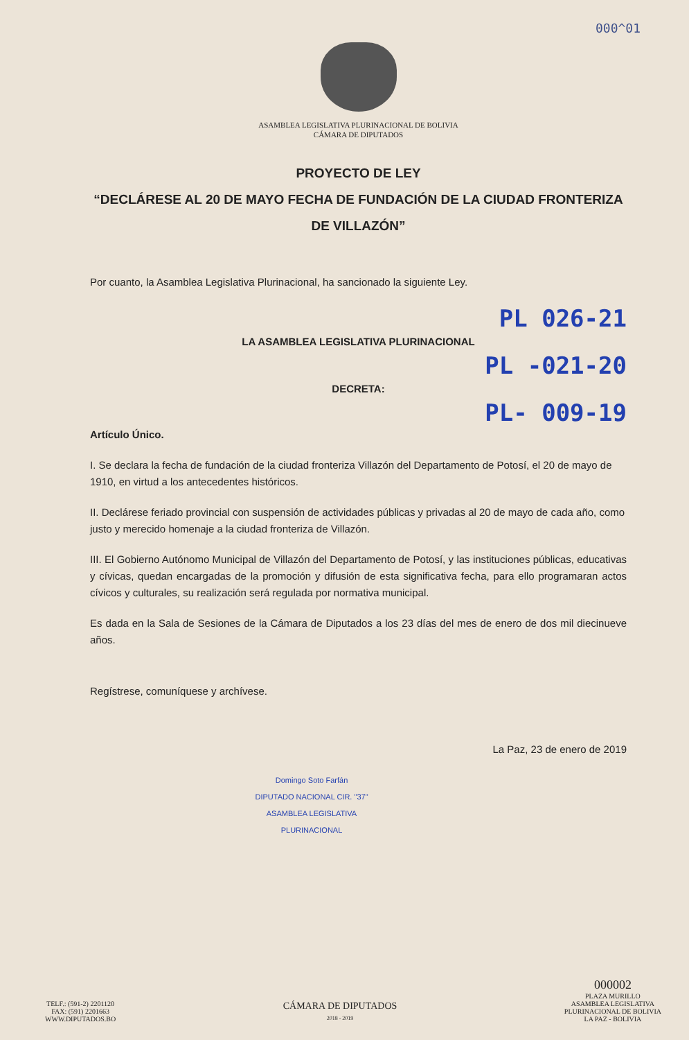000^01
ASAMBLEA LEGISLATIVA PLURINACIONAL DE BOLIVIA
CÁMARA DE DIPUTADOS
PROYECTO DE LEY
“DECLÁRESE AL 20 DE MAYO FECHA DE FUNDACIÓN DE LA CIUDAD FRONTERIZA DE VILLAZÓN”
Por cuanto, la Asamblea Legislativa Plurinacional, ha sancionado la siguiente Ley.
PL 026-21
LA ASAMBLEA LEGISLATIVA PLURINACIONAL
PL -021-20
DECRETA:
PL- 009-19
Artículo Único.
I. Se declara la fecha de fundación de la ciudad fronteriza Villazón del Departamento de Potosí, el 20 de mayo de 1910, en virtud a los antecedentes históricos.
II. Declárese feriado provincial con suspensión de actividades públicas y privadas al 20 de mayo de cada año, como justo y merecido homenaje a la ciudad fronteriza de Villazón.
III. El Gobierno Autónomo Municipal de Villazón del Departamento de Potosí, y las instituciones públicas, educativas y cívicas, quedan encargadas de la promoción y difusión de esta significativa fecha, para ello programaran actos cívicos y culturales, su realización será regulada por normativa municipal.
Es dada en la Sala de Sesiones de la Cámara de Diputados a los 23 días del mes de enero de dos mil diecinueve años.
Regístrese, comuníquese y archívese.
La Paz, 23 de enero de 2019
Domingo Soto Farfán
DIPUTADO NACIONAL CIR. "37"
ASAMBLEA LEGISLATIVA PLURINACIONAL
TELF.: (591-2) 2201120
FAX: (591) 2201663
WWW.DIPUTADOS.BO
CÁMARA DE DIPUTADOS
2018 - 2019
000002
PLAZA MURILLO
ASAMBLEA LEGISLATIVA
PLURINACIONAL DE BOLIVIA
LA PAZ - BOLIVIA